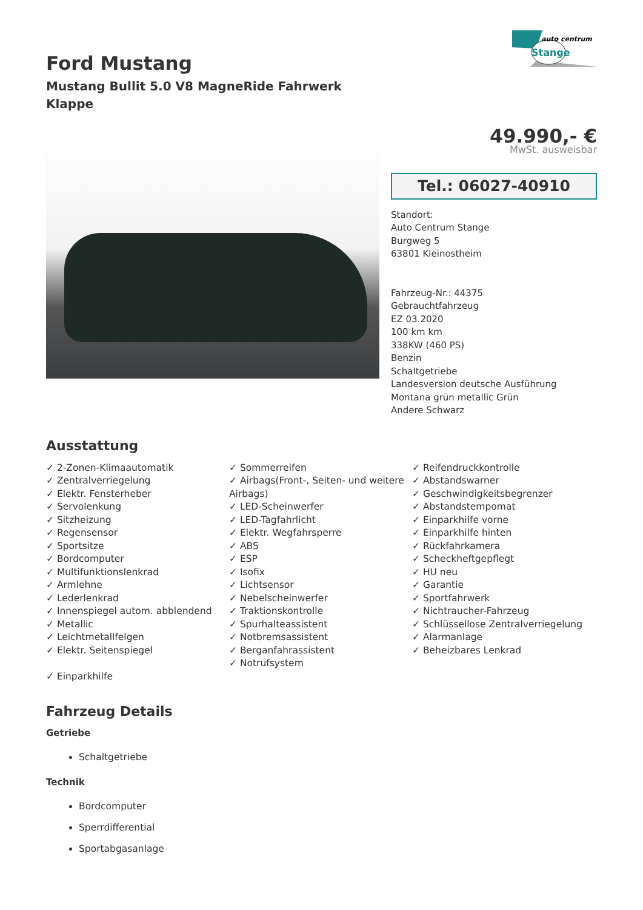Ford Mustang
Mustang Bullit 5.0 V8 MagneRide Fahrwerk
Klappe
auto centrum
Stange
49.990,- €
MwSt. ausweisbar
Tel.: 06027-40910
Standort:
Auto Centrum Stange
Burgweg 5
63801 Kleinostheim
Fahrzeug-Nr.: 44375
Gebrauchtfahrzeug
EZ 03.2020
100 km km
338KW (460 PS)
Benzin
Schaltgetriebe
Landesversion deutsche Ausführung
Montana grün metallic Grün
Andere Schwarz
Ausstattung
✓ 2-Zonen-Klimaautomatik
✓ Zentralverriegelung
✓ Elektr. Fensterheber
✓ Servolenkung
✓ Sitzheizung
✓ Regensensor
✓ Sportsitze
✓ Bordcomputer
✓ Multifunktionslenkrad
✓ Armlehne
✓ Lederlenkrad
✓ Innenspiegel autom. abblendend
✓ Metallic
✓ Leichtmetallfelgen
✓ Elektr. Seitenspiegel
✓ Einparkhilfe
✓ Sommerreifen
✓ Airbags(Front-, Seiten- und weitere Airbags)
✓ LED-Scheinwerfer
✓ LED-Tagfahrlicht
✓ Elektr. Wegfahrsperre
✓ ABS
✓ ESP
✓ Isofix
✓ Lichtsensor
✓ Nebelscheinwerfer
✓ Traktionskontrolle
✓ Spurhalteassistent
✓ Notbremsassistent
✓ Berganfahrassistent
✓ Notrufsystem
✓ Reifendruckkontrolle
✓ Abstandswarner
✓ Geschwindigkeitsbegrenzer
✓ Abstandstempomat
✓ Einparkhilfe vorne
✓ Einparkhilfe hinten
✓ Rückfahrkamera
✓ Scheckheftgepflegt
✓ HU neu
✓ Garantie
✓ Sportfahrwerk
✓ Nichtraucher-Fahrzeug
✓ Schlüssellose Zentralverriegelung
✓ Alarmanlage
✓ Beheizbares Lenkrad
Fahrzeug Details
Getriebe
Schaltgetriebe
Technik
Bordcomputer
Sperrdifferential
Sportabgasanlage